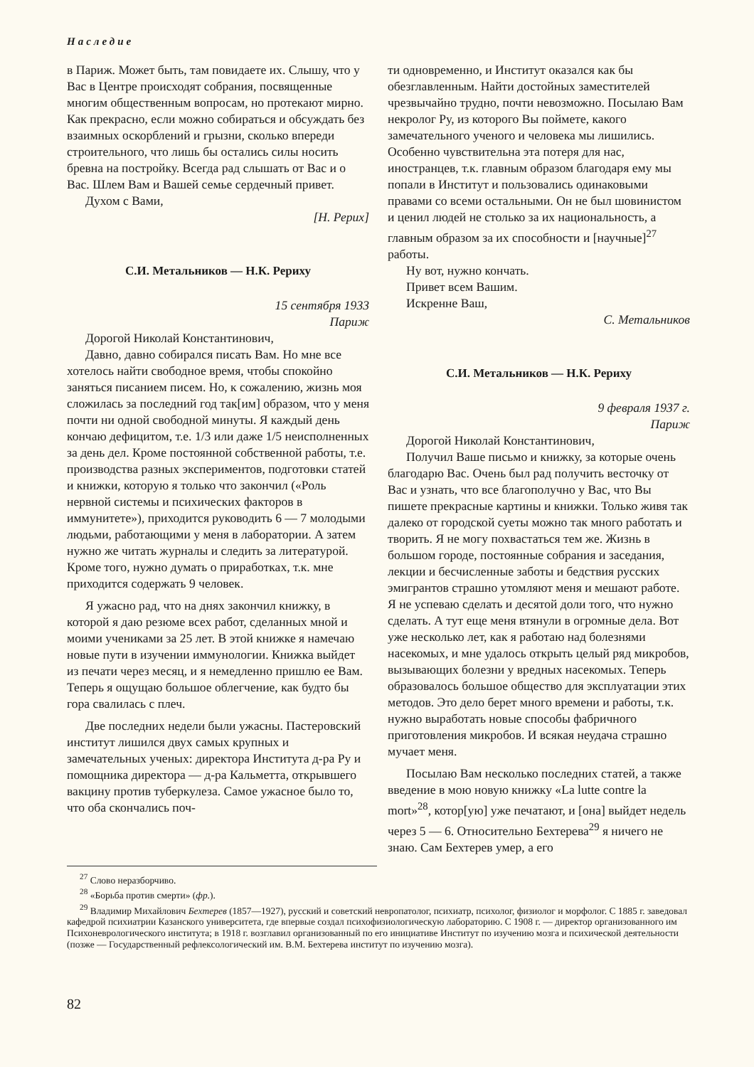Наследие
в Париж. Может быть, там повидаете их. Слышу, что у Вас в Центре происходят собрания, посвященные многим общественным вопросам, но протекают мирно. Как прекрасно, если можно собираться и обсуждать без взаимных оскорблений и грызни, сколько впереди строительного, что лишь бы остались силы носить бревна на постройку. Всегда рад слышать от Вас и о Вас. Шлем Вам и Вашей семье сердечный привет.
Духом с Вами,
[Н. Рерих]
С.И. Метальников — Н.К. Рериху
15 сентября 1933
Париж
Дорогой Николай Константинович,
Давно, давно собирался писать Вам. Но мне все хотелось найти свободное время, чтобы спокойно заняться писанием писем. Но, к сожалению, жизнь моя сложилась за последний год так[им] образом, что у меня почти ни одной свободной минуты. Я каждый день кончаю дефицитом, т.е. 1/3 или даже 1/5 неисполненных за день дел. Кроме постоянной собственной работы, т.е. производства разных экспериментов, подготовки статей и книжки, которую я только что закончил («Роль нервной системы и психических факторов в иммунитете»), приходится руководить 6 — 7 молодыми людьми, работающими у меня в лаборатории. А затем нужно же читать журналы и следить за литературой. Кроме того, нужно думать о приработках, т.к. мне приходится содержать 9 человек.
Я ужасно рад, что на днях закончил книжку, в которой я даю резюме всех работ, сделанных мной и моими учениками за 25 лет. В этой книжке я намечаю новые пути в изучении иммунологии. Книжка выйдет из печати через месяц, и я немедленно пришлю ее Вам. Теперь я ощущаю большое облегчение, как будто бы гора свалилась с плеч.
Две последних недели были ужасны. Пастеровский институт лишился двух самых крупных и замечательных ученых: директора Института д-ра Ру и помощника директора — д-ра Кальметта, открывшего вакцину против туберкулеза. Самое ужасное было то, что оба скончались поч-
ти одновременно, и Институт оказался как бы обезглавленным. Найти достойных заместителей чрезвычайно трудно, почти невозможно. Посылаю Вам некролог Ру, из которого Вы поймете, какого замечательного ученого и человека мы лишились. Особенно чувствительна эта потеря для нас, иностранцев, т.к. главным образом благодаря ему мы попали в Институт и пользовались одинаковыми правами со всеми остальными. Он не был шовинистом и ценил людей не столько за их национальность, а главным образом за их способности и [научные]<sup>27</sup> работы.
Ну вот, нужно кончать.
Привет всем Вашим.
Искренне Ваш,
С. Метальников
С.И. Метальников — Н.К. Рериху
9 февраля 1937 г.
Париж
Дорогой Николай Константинович,
Получил Ваше письмо и книжку, за которые очень благодарю Вас. Очень был рад получить весточку от Вас и узнать, что все благополучно у Вас, что Вы пишете прекрасные картины и книжки. Только живя так далеко от городской суеты можно так много работать и творить. Я не могу похвастаться тем же. Жизнь в большом городе, постоянные собрания и заседания, лекции и бесчисленные заботы и бедствия русских эмигрантов страшно утомляют меня и мешают работе. Я не успеваю сделать и десятой доли того, что нужно сделать. А тут еще меня втянули в огромные дела. Вот уже несколько лет, как я работаю над болезнями насекомых, и мне удалось открыть целый ряд микробов, вызывающих болезни у вредных насекомых. Теперь образовалось большое общество для эксплуатации этих методов. Это дело берет много времени и работы, т.к. нужно выработать новые способы фабричного приготовления микробов. И всякая неудача страшно мучает меня.
Посылаю Вам несколько последних статей, а также введение в мою новую книжку «La lutte contre la mort»<sup>28</sup>, котор[ую] уже печатают, и [она] выйдет недель через 5 — 6. Относительно Бехтерева<sup>29</sup> я ничего не знаю. Сам Бехтерев умер, а его
<sup>27</sup> Слово неразборчиво.
<sup>28</sup> «Борьба против смерти» (фр.).
<sup>29</sup> Владимир Михайлович Бехтерев (1857—1927), русский и советский невропатолог, психиатр, психолог, физиолог и морфолог. С 1885 г. заведовал кафедрой психиатрии Казанского университета, где впервые создал психофизиологическую лабораторию. С 1908 г. — директор организованного им Психоневрологического института; в 1918 г. возглавил организованный по его инициативе Институт по изучению мозга и психической деятельности (позже — Государственный рефлексологический им. В.М. Бехтерева институт по изучению мозга).
82